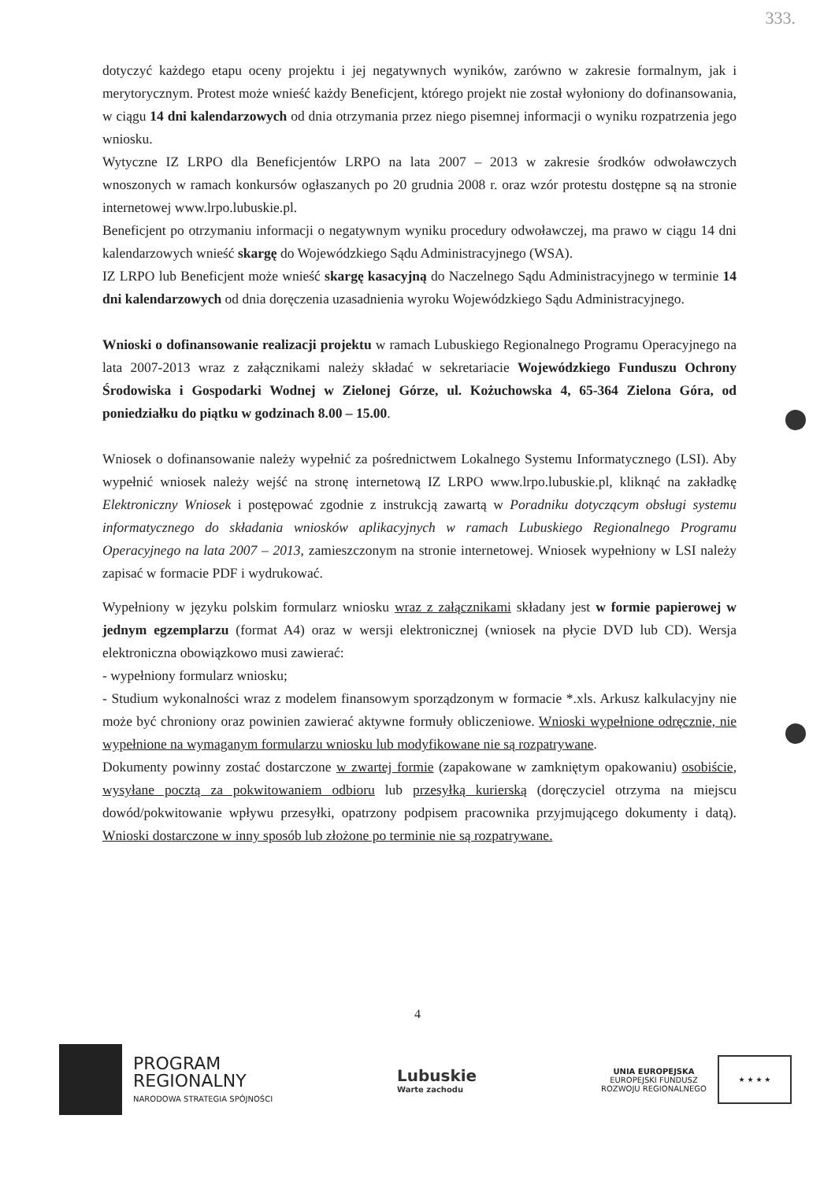333.
dotyczyć każdego etapu oceny projektu i jej negatywnych wyników, zarówno w zakresie formalnym, jak i merytorycznym. Protest może wnieść każdy Beneficjent, którego projekt nie został wyłoniony do dofinansowania, w ciągu 14 dni kalendarzowych od dnia otrzymania przez niego pisemnej informacji o wyniku rozpatrzenia jego wniosku.
Wytyczne IZ LRPO dla Beneficjentów LRPO na lata 2007 – 2013 w zakresie środków odwoławczych wnoszonych w ramach konkursów ogłaszanych po 20 grudnia 2008 r. oraz wzór protestu dostępne są na stronie internetowej www.lrpo.lubuskie.pl.
Beneficjent po otrzymaniu informacji o negatywnym wyniku procedury odwoławczej, ma prawo w ciągu 14 dni kalendarzowych wnieść skargę do Wojewódzkiego Sądu Administracyjnego (WSA).
IZ LRPO lub Beneficjent może wnieść skargę kasacyjną do Naczelnego Sądu Administracyjnego w terminie 14 dni kalendarzowych od dnia doręczenia uzasadnienia wyroku Wojewódzkiego Sądu Administracyjnego.
Wnioski o dofinansowanie realizacji projektu w ramach Lubuskiego Regionalnego Programu Operacyjnego na lata 2007-2013 wraz z załącznikami należy składać w sekretariacie Wojewódzkiego Funduszu Ochrony Środowiska i Gospodarki Wodnej w Zielonej Górze, ul. Kożuchowska 4, 65-364 Zielona Góra, od poniedziałku do piątku w godzinach 8.00 – 15.00.
Wniosek o dofinansowanie należy wypełnić za pośrednictwem Lokalnego Systemu Informatycznego (LSI). Aby wypełnić wniosek należy wejść na stronę internetową IZ LRPO www.lrpo.lubuskie.pl, kliknąć na zakładkę Elektroniczny Wniosek i postępować zgodnie z instrukcją zawartą w Poradniku dotyczącym obsługi systemu informatycznego do składania wniosków aplikacyjnych w ramach Lubuskiego Regionalnego Programu Operacyjnego na lata 2007 – 2013, zamieszczonym na stronie internetowej. Wniosek wypełniony w LSI należy zapisać w formacie PDF i wydrukować.
Wypełniony w języku polskim formularz wniosku wraz z załącznikami składany jest w formie papierowej w jednym egzemplarzu (format A4) oraz w wersji elektronicznej (wniosek na płycie DVD lub CD). Wersja elektroniczna obowiązkowo musi zawierać:
- wypełniony formularz wniosku;
- Studium wykonalności wraz z modelem finansowym sporządzonym w formacie *.xls. Arkusz kalkulacyjny nie może być chroniony oraz powinien zawierać aktywne formuły obliczeniowe. Wnioski wypełnione odręcznie, nie wypełnione na wymaganym formularzu wniosku lub modyfikowane nie są rozpatrywane.
Dokumenty powinny zostać dostarczone w zwartej formie (zapakowane w zamkniętym opakowaniu) osobiście, wysyłane pocztą za pokwitowaniem odbioru lub przesyłką kurierską (doręczyciel otrzyma na miejscu dowód/pokwitowanie wpływu przesyłki, opatrzony podpisem pracownika przyjmującego dokumenty i datą). Wnioski dostarczone w inny sposób lub złożone po terminie nie są rozpatrywane.
4
PROGRAM
REGIONALNY
NARODOWA STRATEGIA SPÓJNOŚCI
Lubuskie
Warte zachodu
UNIA EUROPEJSKA
EUROPEJSKI FUNDUSZ
ROZWOJU REGIONALNEGO
★ ★ ★ ★